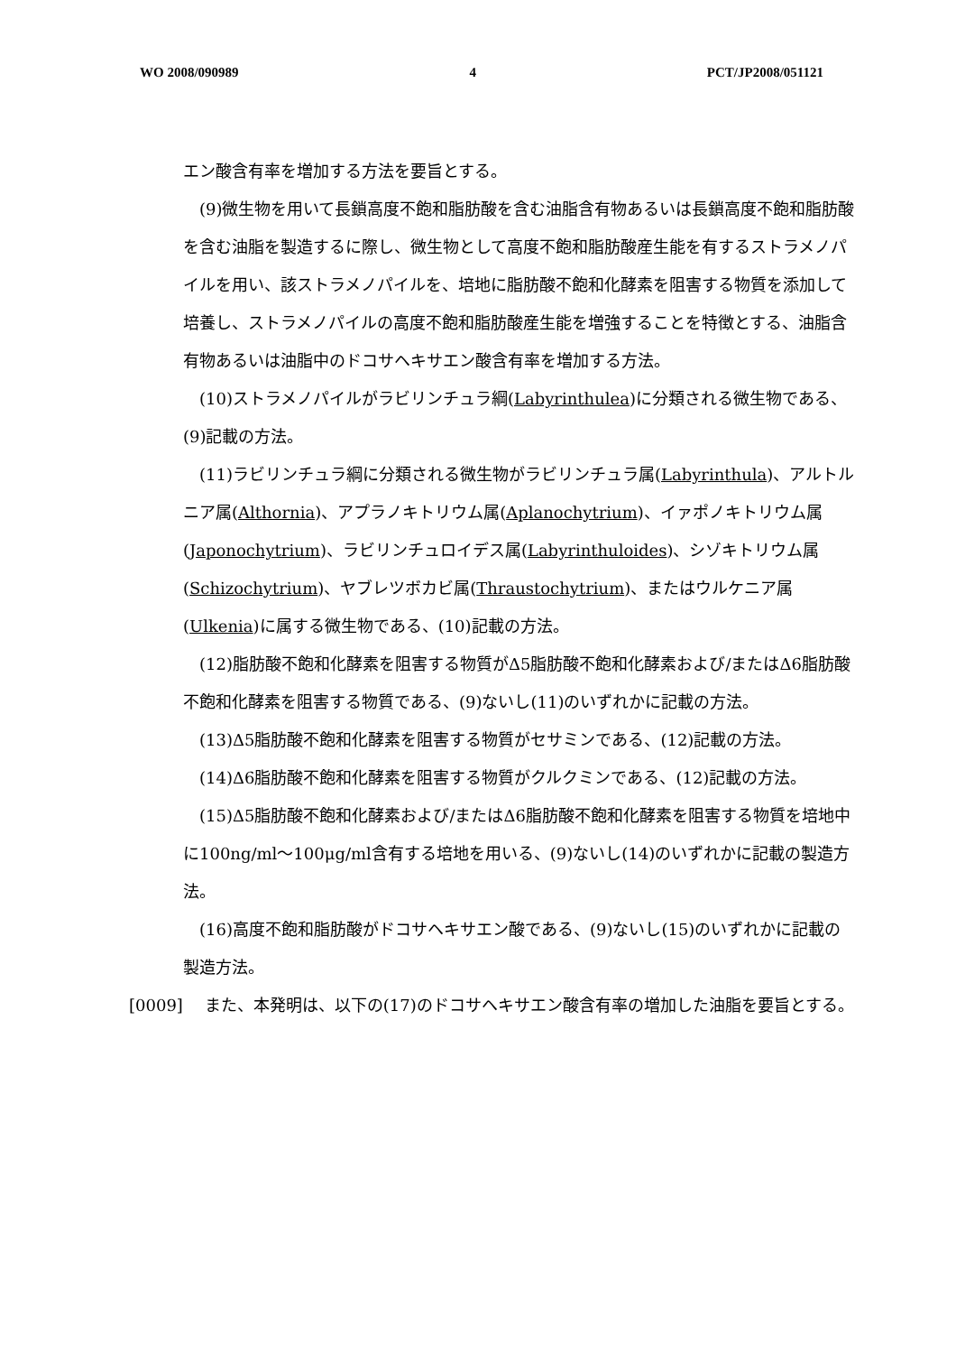WO 2008/090989 4 PCT/JP2008/051121
エン酸含有率を増加する方法を要旨とする。
(9)微生物を用いて長鎖高度不飽和脂肪酸を含む油脂含有物あるいは長鎖高度不飽和脂肪酸を含む油脂を製造するに際し、微生物として高度不飽和脂肪酸産生能を有するストラメノパイルを用い、該ストラメノパイルを、培地に脂肪酸不飽和化酵素を阻害する物質を添加して培養し、ストラメノパイルの高度不飽和脂肪酸産生能を増強することを特徴とする、油脂含有物あるいは油脂中のドコサヘキサエン酸含有率を増加する方法。
(10)ストラメノパイルがラビリンチュラ綱(Labyrinthulea)に分類される微生物である、(9)記載の方法。
(11)ラビリンチュラ綱に分類される微生物がラビリンチュラ属(Labyrinthula)、アルトルニア属(Althornia)、アプラノキトリウム属(Aplanochytrium)、イァポノキトリウム属(Japonochytrium)、ラビリンチュロイデス属(Labyrinthuloides)、シゾキトリウム属(Schizochytrium)、ヤブレツボカビ属(Thraustochytrium)、またはウルケニア属(Ulkenia)に属する微生物である、(10)記載の方法。
(12)脂肪酸不飽和化酵素を阻害する物質がΔ5脂肪酸不飽和化酵素および/またはΔ6脂肪酸不飽和化酵素を阻害する物質である、(9)ないし(11)のいずれかに記載の方法。
(13)Δ5脂肪酸不飽和化酵素を阻害する物質がセサミンである、(12)記載の方法。
(14)Δ6脂肪酸不飽和化酵素を阻害する物質がクルクミンである、(12)記載の方法。
(15)Δ5脂肪酸不飽和化酵素および/またはΔ6脂肪酸不飽和化酵素を阻害する物質を培地中に100ng/ml〜100μg/ml含有する培地を用いる、(9)ないし(14)のいずれかに記載の製造方法。
(16)高度不飽和脂肪酸がドコサヘキサエン酸である、(9)ないし(15)のいずれかに記載の製造方法。
[0009] また、本発明は、以下の(17)のドコサヘキサエン酸含有率の増加した油脂を要旨とする。